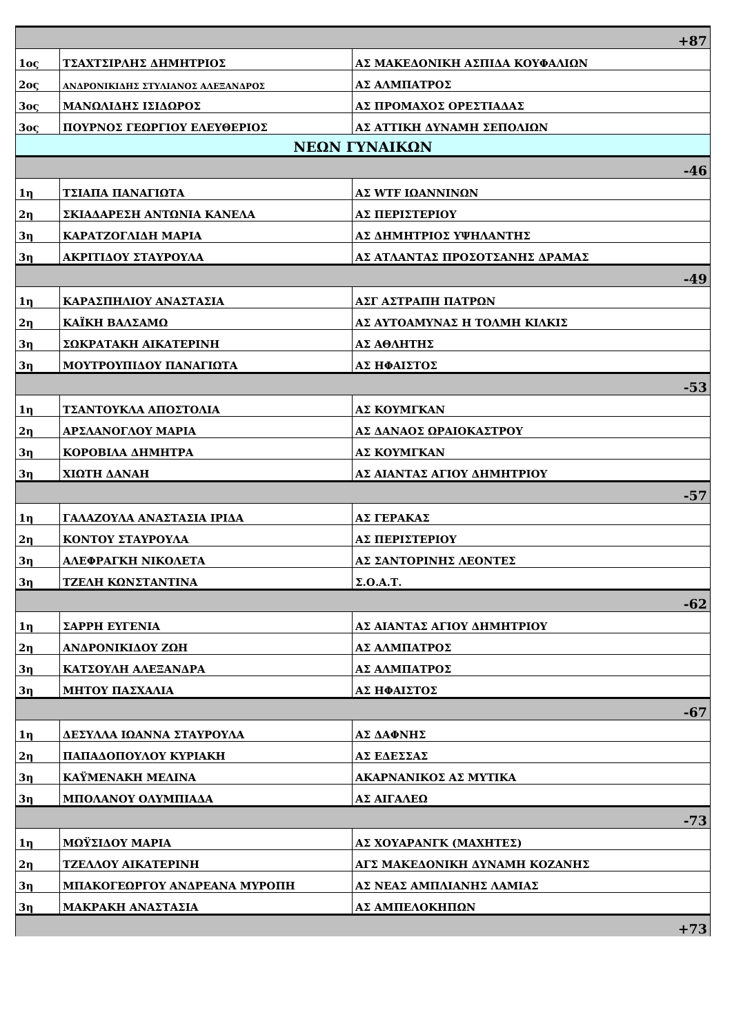| +87 | | |
| 1ος | ΤΣΑΧΤΣΙΡΛΗΣ ΔΗΜΗΤΡΙΟΣ | ΑΣ ΜΑΚΕΔΟΝΙΚΗ ΑΣΠΙΔΑ ΚΟΥΦΑΛΙΩΝ |
| 2ος | ΑΝΔΡΟΝΙΚΙΔΗΣ ΣΤΥΛΙΑΝΟΣ ΑΛΕΞΑΝΔΡΟΣ | ΑΣ ΑΛΜΠΑΤΡΟΣ |
| 3ος | ΜΑΝΩΛΙΔΗΣ ΙΣΙΔΩΡΟΣ | ΑΣ ΠΡΟΜΑΧΟΣ ΟΡΕΣΤΙΑΔΑΣ |
| 3ος | ΠΟΥΡΝΟΣ ΓΕΩΡΓΙΟΥ ΕΛΕΥΘΕΡΙΟΣ | ΑΣ ΑΤΤΙΚΗ ΔΥΝΑΜΗ ΣΕΠΟΛΙΩΝ |
| ΝΕΩΝ ΓΥΝΑΙΚΩΝ | | |
| -46 | | |
| 1η | ΤΣΙΑΠΑ ΠΑΝΑΓΙΩΤΑ | ΑΣ WTF ΙΩΑΝΝΙΝΩΝ |
| 2η | ΣΚΙΑΔΑΡΕΣΗ ΑΝΤΩΝΙΑ ΚΑΝΕΛΑ | ΑΣ ΠΕΡΙΣΤΕΡΙΟΥ |
| 3η | ΚΑΡΑΤΖΟΓΛΙΔΗ ΜΑΡΙΑ | ΑΣ ΔΗΜΗΤΡΙΟΣ ΥΨΗΛΑΝΤΗΣ |
| 3η | ΑΚΡΙΤΙΔΟΥ ΣΤΑΥΡΟΥΛΑ | ΑΣ ΑΤΛΑΝΤΑΣ ΠΡΟΣΟΤΣΑΝΗΣ ΔΡΑΜΑΣ |
| -49 | | |
| 1η | ΚΑΡΑΣΠΗΛΙΟΥ ΑΝΑΣΤΑΣΙΑ | ΑΣΓ ΑΣΤΡΑΠΗ ΠΑΤΡΩΝ |
| 2η | ΚΑΪΚΗ ΒΑΛΣΑΜΩ | ΑΣ ΑΥΤΟΑΜΥΝΑΣ Η ΤΟΛΜΗ ΚΙΛΚΙΣ |
| 3η | ΣΩΚΡΑΤΑΚΗ ΑΙΚΑΤΕΡΙΝΗ | ΑΣ ΑΘΛΗΤΗΣ |
| 3η | ΜΟΥΤΡΟΥΠΙΔΟΥ ΠΑΝΑΓΙΩΤΑ | ΑΣ ΗΦΑΙΣΤΟΣ |
| -53 | | |
| 1η | ΤΣΑΝΤΟΥΚΛΑ ΑΠΟΣΤΟΛΙΑ | ΑΣ ΚΟΥΜΓΚΑΝ |
| 2η | ΑΡΣΛΑΝΟΓΛΟΥ ΜΑΡΙΑ | ΑΣ ΔΑΝΑΟΣ ΩΡΑΙΟΚΑΣΤΡΟΥ |
| 3η | ΚΟΡΟΒΙΛΑ ΔΗΜΗΤΡΑ | ΑΣ ΚΟΥΜΓΚΑΝ |
| 3η | ΧΙΩΤΗ ΔΑΝΑΗ | ΑΣ ΑΙΑΝΤΑΣ ΑΓΙΟΥ ΔΗΜΗΤΡΙΟΥ |
| -57 | | |
| 1η | ΓΑΛΑΖΟΥΛΑ ΑΝΑΣΤΑΣΙΑ ΙΡΙΔΑ | ΑΣ ΓΕΡΑΚΑΣ |
| 2η | ΚΟΝΤΟΥ ΣΤΑΥΡΟΥΛΑ | ΑΣ ΠΕΡΙΣΤΕΡΙΟΥ |
| 3η | ΑΛΕΦΡΑΓΚΗ ΝΙΚΟΛΕΤΑ | ΑΣ ΣΑΝΤΟΡΙΝΗΣ ΛΕΟΝΤΕΣ |
| 3η | ΤΖΕΛΗ ΚΩΝΣΤΑΝΤΙΝΑ | Σ.Ο.Α.Τ. |
| -62 | | |
| 1η | ΣΑΡΡΗ ΕΥΓΕΝΙΑ | ΑΣ ΑΙΑΝΤΑΣ ΑΓΙΟΥ ΔΗΜΗΤΡΙΟΥ |
| 2η | ΑΝΔΡΟΝΙΚΙΔΟΥ ΖΩΗ | ΑΣ ΑΛΜΠΑΤΡΟΣ |
| 3η | ΚΑΤΣΟΥΛΗ ΑΛΕΞΑΝΔΡΑ | ΑΣ ΑΛΜΠΑΤΡΟΣ |
| 3η | ΜΗΤΟΥ ΠΑΣΧΑΛΙΑ | ΑΣ ΗΦΑΙΣΤΟΣ |
| -67 | | |
| 1η | ΔΕΣΥΛΛΑ ΙΩΑΝΝΑ ΣΤΑΥΡΟΥΛΑ | ΑΣ ΔΑΦΝΗΣ |
| 2η | ΠΑΠΑΔΟΠΟΥΛΟΥ ΚΥΡΙΑΚΗ | ΑΣ ΕΔΕΣΣΑΣ |
| 3η | ΚΑΫΜΕΝΑΚΗ ΜΕΛΙΝΑ | ΑΚΑΡΝΑΝΙΚΟΣ ΑΣ ΜΥΤΙΚΑ |
| 3η | ΜΠΟΛΑΝΟΥ ΟΛΥΜΠΙΑΔΑ | ΑΣ ΑΙΓΑΛΕΩ |
| -73 | | |
| 1η | ΜΩΫΣΙΔΟΥ ΜΑΡΙΑ | ΑΣ ΧΟΥΑΡΑΝΓΚ (ΜΑΧΗΤΕΣ) |
| 2η | ΤΖΕΛΛΟΥ ΑΙΚΑΤΕΡΙΝΗ | ΑΓΣ ΜΑΚΕΔΟΝΙΚΗ ΔΥΝΑΜΗ ΚΟΖΑΝΗΣ |
| 3η | ΜΠΑΚΟΓΕΩΡΓΟΥ ΑΝΔΡΕΑΝΑ ΜΥΡΟΠΗ | ΑΣ ΝΕΑΣ ΑΜΠΛΙΑΝΗΣ ΛΑΜΙΑΣ |
| 3η | ΜΑΚΡΑΚΗ ΑΝΑΣΤΑΣΙΑ | ΑΣ ΑΜΠΕΛΟΚΗΠΩΝ |
| +73 | | |